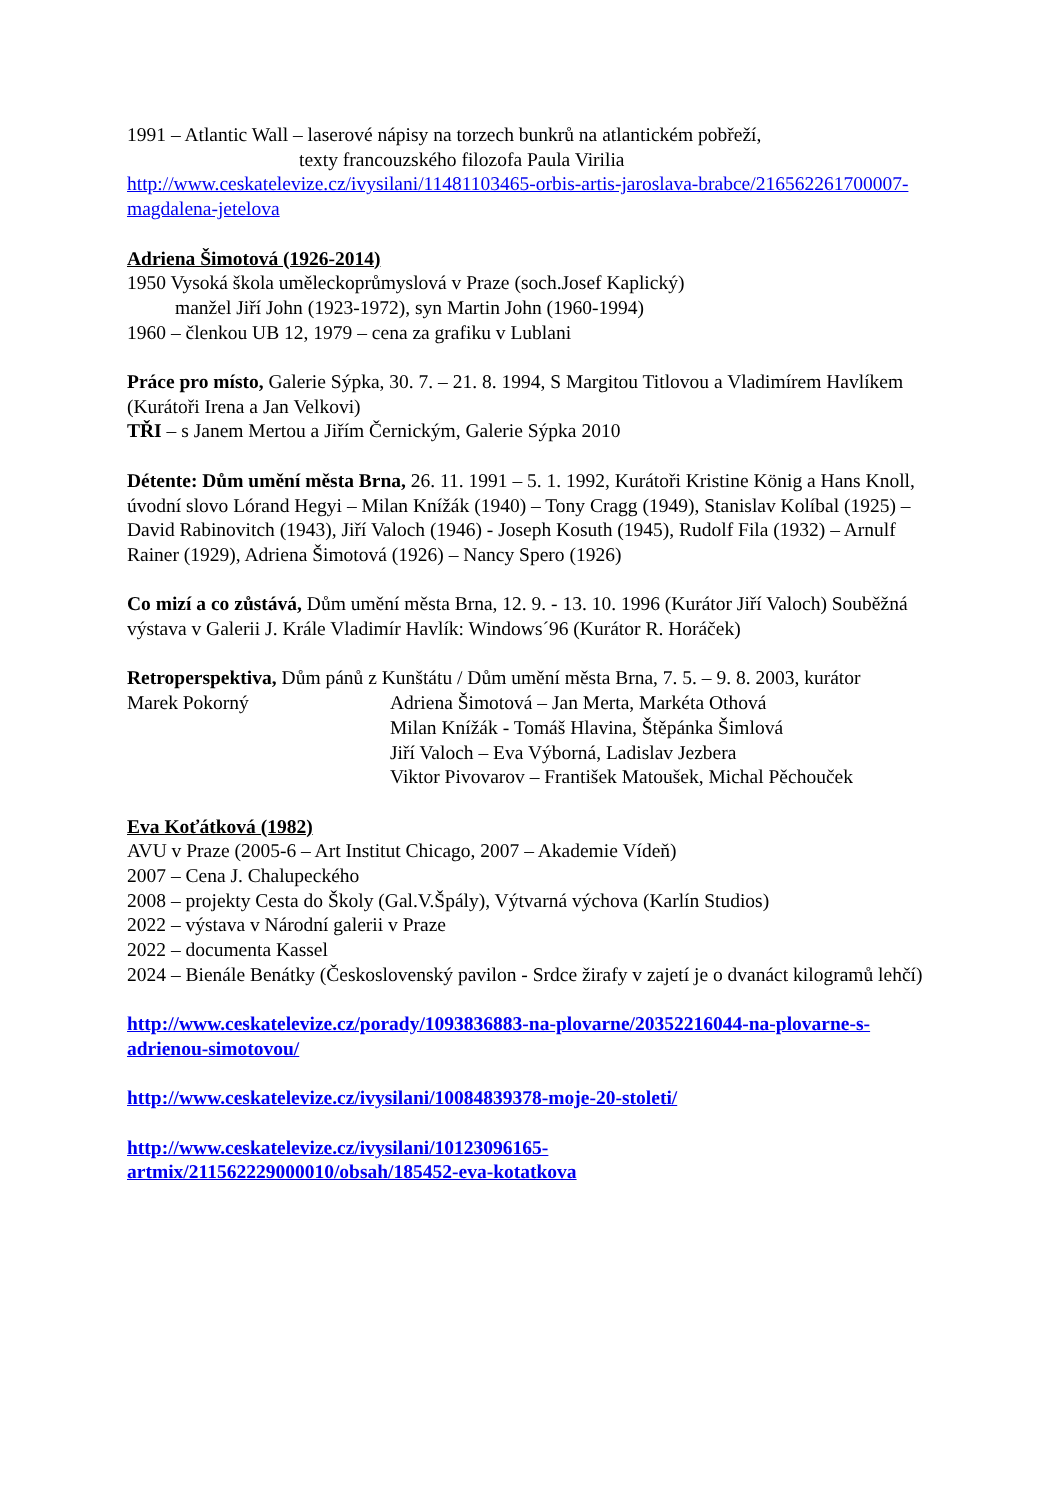1991 – Atlantic Wall – laserové nápisy na torzech bunkrů na atlantickém pobřeží,
texty francouzského filozofa Paula Virilia
http://www.ceskatelevize.cz/ivysilani/11481103465-orbis-artis-jaroslava-brabce/216562261700007-magdalena-jetelova
Adriena Šimotová (1926-2014)
1950 Vysoká škola uměleckoprůmyslová v Praze (soch.Josef Kaplický)
manžel Jiří John (1923-1972), syn Martin John (1960-1994)
1960 – členkou UB 12, 1979 – cena za grafiku v Lublani
Práce pro místo, Galerie Sýpka, 30. 7. – 21. 8. 1994, S Margitou Titlovou a Vladimírem Havlíkem (Kurátoři Irena a Jan Velkovi)
TŘI – s Janem Mertou a Jiřím Černickým, Galerie Sýpka 2010
Détente: Dům umění města Brna, 26. 11. 1991 – 5. 1. 1992, Kurátoři Kristine König a Hans Knoll, úvodní slovo Lórand Hegyi – Milan Knížák (1940) – Tony Cragg (1949), Stanislav Kolíbal (1925) – David Rabinovitch (1943), Jiří Valoch (1946) - Joseph Kosuth (1945), Rudolf Fila (1932) – Arnulf Rainer (1929), Adriena Šimotová (1926) – Nancy Spero (1926)
Co mizí a co zůstává, Dům umění města Brna, 12. 9. - 13. 10. 1996 (Kurátor Jiří Valoch) Souběžná výstava v Galerii J. Krále Vladimír Havlík: Windows´96 (Kurátor R. Horáček)
Retroperspektiva, Dům pánů z Kunštátu / Dům umění města Brna, 7. 5. – 9. 8. 2003, kurátor
Marek Pokorný Adriena Šimotová – Jan Merta, Markéta Othová
Milan Knížák - Tomáš Hlavina, Štěpánka Šimlová
Jiří Valoch – Eva Výborná, Ladislav Jezbera
Viktor Pivovarov – František Matoušek, Michal Pěchouček
Eva Koťátková (1982)
AVU v Praze (2005-6 – Art Institut Chicago, 2007 – Akademie Vídeň)
2007 – Cena J. Chalupeckého
2008 – projekty Cesta do Školy (Gal.V.Špály), Výtvarná výchova (Karlín Studios)
2022 – výstava v Národní galerii v Praze
2022 – documenta Kassel
2024 – Bienále Benátky (Československý pavilon - Srdce žirafy v zajetí je o dvanáct kilogramů lehčí)
http://www.ceskatelevize.cz/porady/1093836883-na-plovarne/20352216044-na-plovarne-s-adrienou-simotovou/
http://www.ceskatelevize.cz/ivysilani/10084839378-moje-20-stoleti/
http://www.ceskatelevize.cz/ivysilani/10123096165-
artmix/211562229000010/obsah/185452-eva-kotatkova